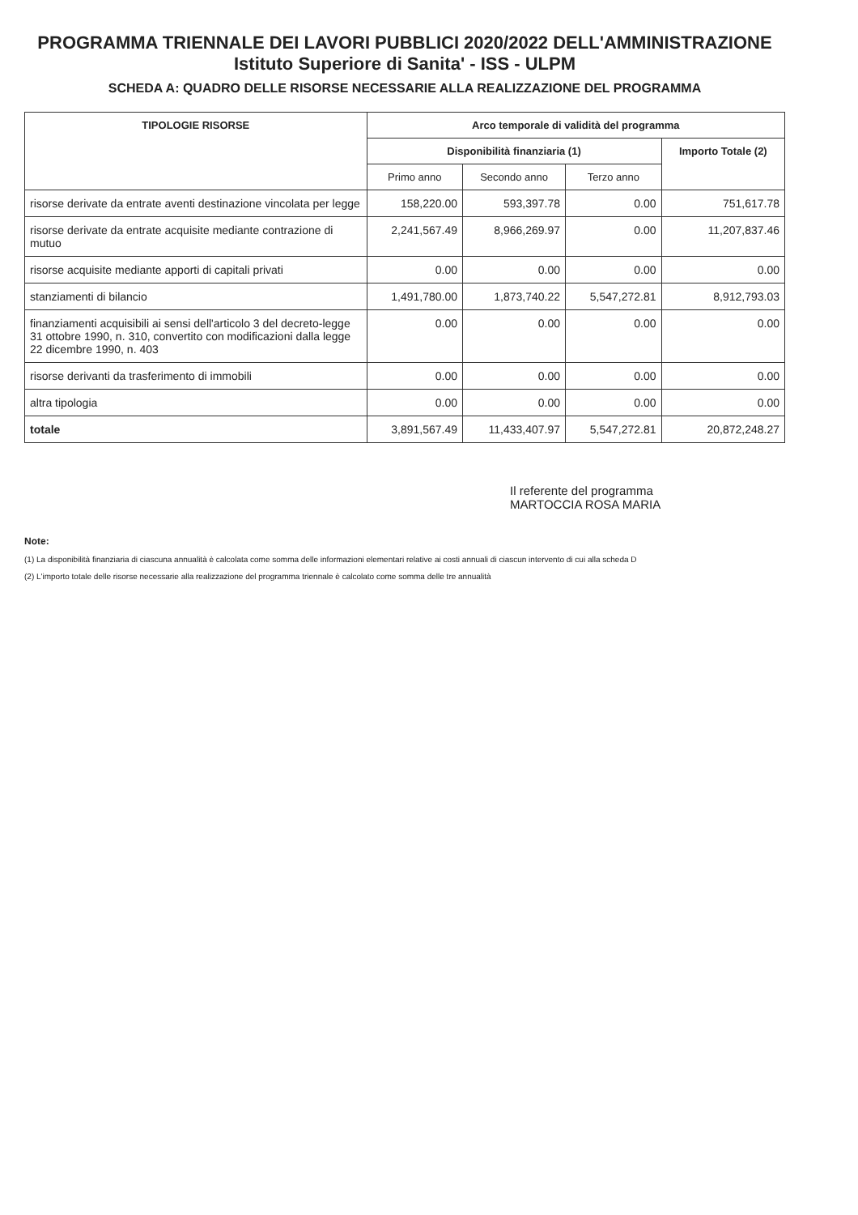PROGRAMMA TRIENNALE DEI LAVORI PUBBLICI 2020/2022 DELL'AMMINISTRAZIONE Istituto Superiore di Sanita' - ISS - ULPM
SCHEDA A: QUADRO DELLE RISORSE NECESSARIE ALLA REALIZZAZIONE DEL PROGRAMMA
| TIPOLOGIE RISORSE | Arco temporale di validità del programma | | | |
| --- | --- | --- | --- | --- |
| | Disponibilità finanziaria (1) | | | Importo Totale (2) |
| | Primo anno | Secondo anno | Terzo anno | |
| risorse derivate da entrate aventi destinazione vincolata per legge | 158,220.00 | 593,397.78 | 0.00 | 751,617.78 |
| risorse derivate da entrate acquisite mediante contrazione di mutuo | 2,241,567.49 | 8,966,269.97 | 0.00 | 11,207,837.46 |
| risorse acquisite mediante apporti di capitali privati | 0.00 | 0.00 | 0.00 | 0.00 |
| stanziamenti di bilancio | 1,491,780.00 | 1,873,740.22 | 5,547,272.81 | 8,912,793.03 |
| finanziamenti acquisibili ai sensi dell'articolo 3 del decreto-legge 31 ottobre 1990, n. 310, convertito con modificazioni dalla legge 22 dicembre 1990, n. 403 | 0.00 | 0.00 | 0.00 | 0.00 |
| risorse derivanti da trasferimento di immobili | 0.00 | 0.00 | 0.00 | 0.00 |
| altra tipologia | 0.00 | 0.00 | 0.00 | 0.00 |
| totale | 3,891,567.49 | 11,433,407.97 | 5,547,272.81 | 20,872,248.27 |
Il referente del programma
MARTOCCIA ROSA MARIA
Note:
(1) La disponibilità finanziaria di ciascuna annualità è calcolata come somma delle informazioni elementari relative ai costi annuali di ciascun intervento di cui alla scheda D
(2) L'importo totale delle risorse necessarie alla realizzazione del programma triennale è calcolato come somma delle tre annualità